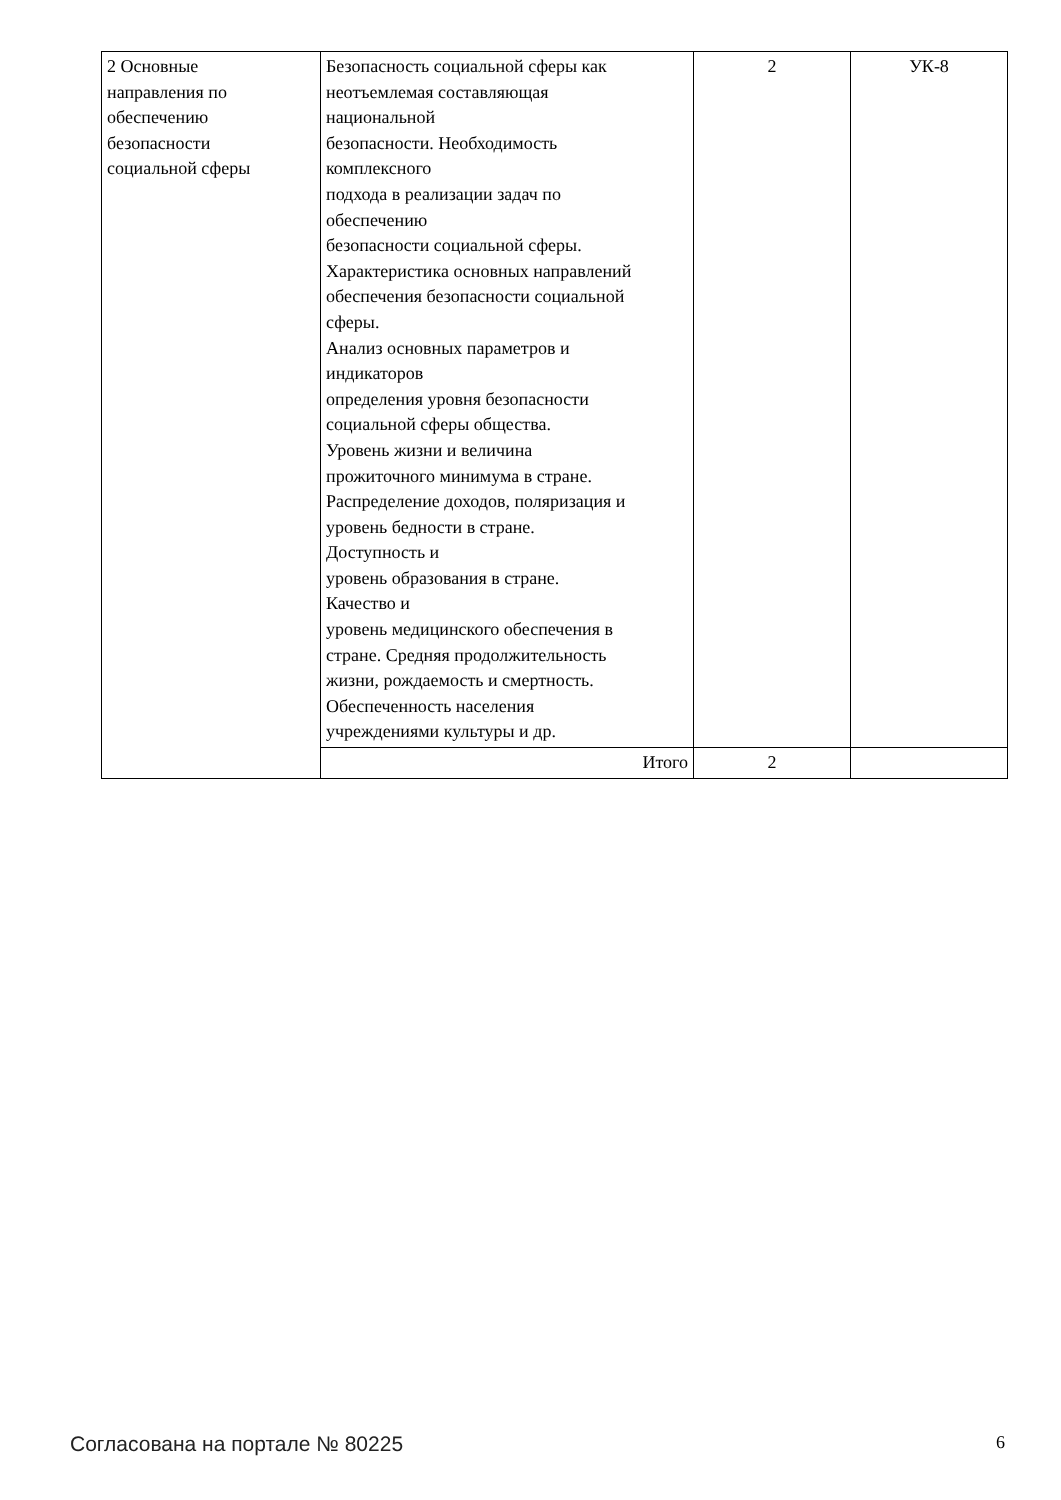| 2 Основные направления по обеспечению безопасности социальной сферы | Безопасность социальной сферы как неотъемлемая составляющая национальной безопасности. Необходимость комплексного подхода в реализации задач по обеспечению безопасности социальной сферы. Характеристика основных направлений обеспечения безопасности социальной сферы. Анализ основных параметров и индикаторов определения уровня безопасности социальной сферы общества. Уровень жизни и величина прожиточного минимума в стране. Распределение доходов, поляризация и уровень бедности в стране. Доступность и уровень образования в стране. Качество и уровень медицинского обеспечения в стране. Средняя продолжительность жизни, рождаемость и смертность. Обеспеченность населения учреждениями культуры и др. | 2 | УК-8 |
| | Итого | 2 | |
Согласована на портале № 80225 6